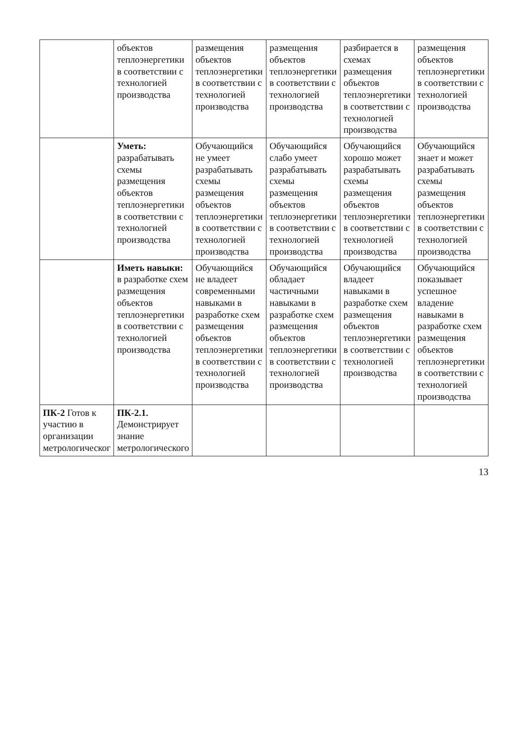| | объектов теплоэнергетики в соответствии с технологией производства | размещения объектов теплоэнергетики в соответствии с технологией производства | размещения объектов теплоэнергетики в соответствии с технологией производства | разбирается в схемах размещения объектов теплоэнергетики в соответствии с технологией производства | размещения объектов теплоэнергетики в соответствии с технологией производства |
| | Уметь: разрабатывать схемы размещения объектов теплоэнергетики в соответствии с технологией производства | Обучающийся не умеет разрабатывать схемы размещения объектов теплоэнергетики в соответствии с технологией производства | Обучающийся слабо умеет разрабатывать схемы размещения объектов теплоэнергетики в соответствии с технологией производства | Обучающийся хорошо может разрабатывать схемы размещения объектов теплоэнергетики в соответствии с технологией производства | Обучающийся знает и может разрабатывать схемы размещения объектов теплоэнергетики в соответствии с технологией производства |
| | Иметь навыки: в разработке схем размещения объектов теплоэнергетики в соответствии с технологией производства | Обучающийся не владеет современными навыками в разработке схем размещения объектов теплоэнергетики в соответствии с технологией производства | Обучающийся обладает частичными навыками в разработке схем размещения объектов теплоэнергетики в соответствии с технологией производства | Обучающийся владеет навыками в разработке схем размещения объектов теплоэнергетики в соответствии с технологией производства | Обучающийся показывает успешное владение навыками в разработке схем размещения объектов теплоэнергетики в соответствии с технологией производства |
| ПК-2 Готов к участию в организации метрологическог | ПК-2.1. Демонстрирует знание метрологического | | | | |
13